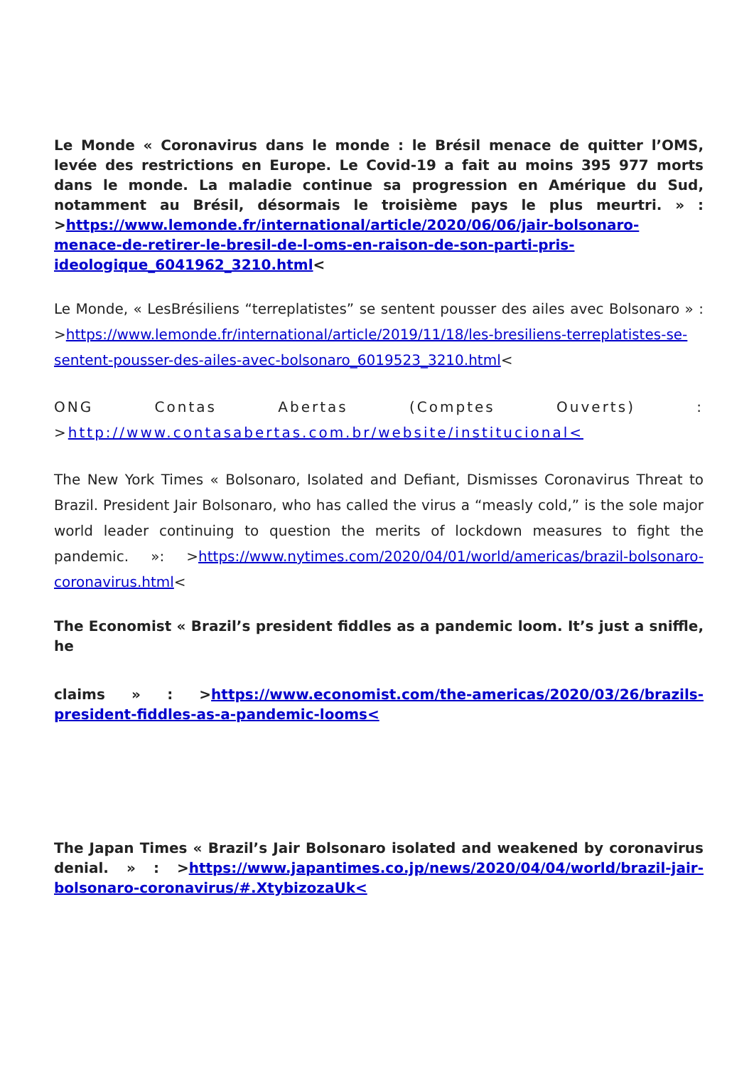Le Monde « Coronavirus dans le monde : le Brésil menace de quitter l’OMS, levée des restrictions en Europe. Le Covid-19 a fait au moins 395 977 morts dans le monde. La maladie continue sa progression en Amérique du Sud, notamment au Brésil, désormais le troisième pays le plus meurtri. » : >https://www.lemonde.fr/international/article/2020/06/06/jair-bolsonaro-menace-de-retirer-le-bresil-de-l-oms-en-raison-de-son-parti-pris-ideologique_6041962_3210.html<
Le Monde, « LesBrésiliens “terreplatistes” se sentent pousser des ailes avec Bolsonaro » : >https://www.lemonde.fr/international/article/2019/11/18/les-bresiliens-terreplatistes-se-sentent-pousser-des-ailes-avec-bolsonaro_6019523_3210.html<
ONG Contas Abertas (Comptes Ouverts) : >http://www.contasabertas.com.br/website/institucional<
The New York Times « Bolsonaro, Isolated and Defiant, Dismisses Coronavirus Threat to Brazil. President Jair Bolsonaro, who has called the virus a “measly cold,” is the sole major world leader continuing to question the merits of lockdown measures to fight the pandemic. »: >https://www.nytimes.com/2020/04/01/world/americas/brazil-bolsonaro-coronavirus.html<
The Economist « Brazil’s president fiddles as a pandemic loom. It’s just a sniffle, he
claims » : >https://www.economist.com/the-americas/2020/03/26/brazils-president-fiddles-as-a-pandemic-looms<
The Japan Times « Brazil’s Jair Bolsonaro isolated and weakened by coronavirus denial. » : >https://www.japantimes.co.jp/news/2020/04/04/world/brazil-jair-bolsonaro-coronavirus/#.XtybizozaUk<